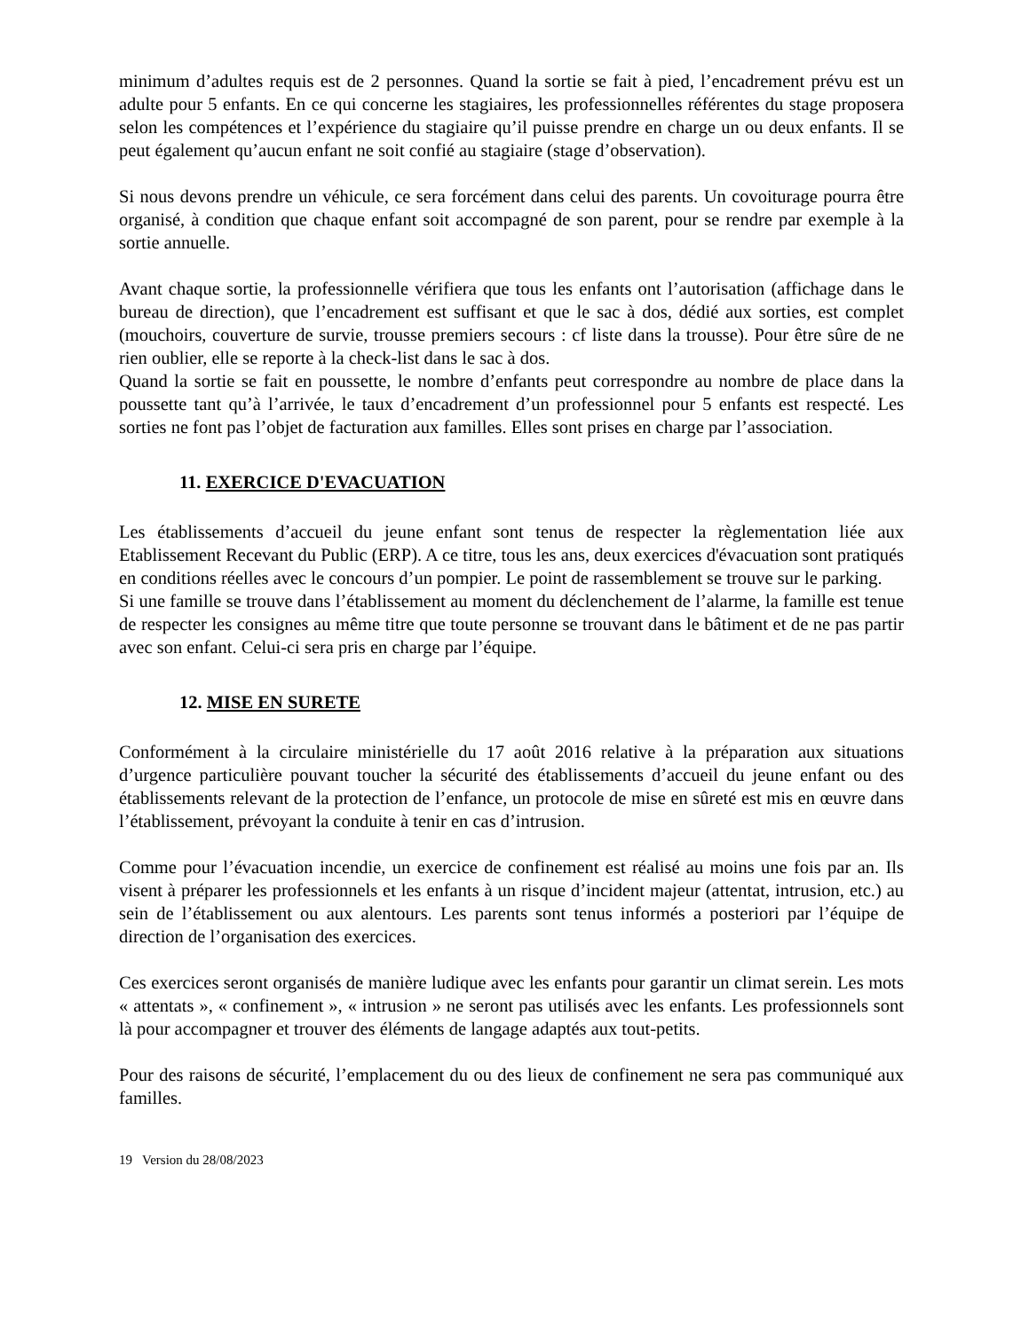minimum d’adultes requis est de 2 personnes. Quand la sortie se fait à pied, l’encadrement prévu est un adulte pour 5 enfants. En ce qui concerne les stagiaires, les professionnelles référentes du stage proposera selon les compétences et l’expérience du stagiaire qu’il puisse prendre en charge un ou deux enfants. Il se peut également qu’aucun enfant ne soit confié au stagiaire (stage d’observation).
Si nous devons prendre un véhicule, ce sera forcément dans celui des parents. Un covoiturage pourra être organisé, à condition que chaque enfant soit accompagné de son parent, pour se rendre par exemple à la sortie annuelle.
Avant chaque sortie, la professionnelle vérifiera que tous les enfants ont l’autorisation (affichage dans le bureau de direction), que l’encadrement est suffisant et que le sac à dos, dédié aux sorties, est complet (mouchoirs, couverture de survie, trousse premiers secours : cf liste dans la trousse). Pour être sûre de ne rien oublier, elle se reporte à la check-list dans le sac à dos.
Quand la sortie se fait en poussette, le nombre d’enfants peut correspondre au nombre de place dans la poussette tant qu’à l’arrivée, le taux d’encadrement d’un professionnel pour 5 enfants est respecté. Les sorties ne font pas l’objet de facturation aux familles. Elles sont prises en charge par l’association.
11. EXERCICE D'EVACUATION
Les établissements d’accueil du jeune enfant sont tenus de respecter la règlementation liée aux Etablissement Recevant du Public (ERP). A ce titre, tous les ans, deux exercices d'évacuation sont pratiqués en conditions réelles avec le concours d’un pompier. Le point de rassemblement se trouve sur le parking.
Si une famille se trouve dans l’établissement au moment du déclenchement de l’alarme, la famille est tenue de respecter les consignes au même titre que toute personne se trouvant dans le bâtiment et de ne pas partir avec son enfant. Celui-ci sera pris en charge par l’équipe.
12. MISE EN SURETE
Conformément à la circulaire ministérielle du 17 août 2016 relative à la préparation aux situations d’urgence particulière pouvant toucher la sécurité des établissements d’accueil du jeune enfant ou des établissements relevant de la protection de l’enfance, un protocole de mise en sûreté est mis en œuvre dans l’établissement, prévoyant la conduite à tenir en cas d’intrusion.
Comme pour l’évacuation incendie, un exercice de confinement est réalisé au moins une fois par an. Ils visent à préparer les professionnels et les enfants à un risque d’incident majeur (attentat, intrusion, etc.) au sein de l’établissement ou aux alentours. Les parents sont tenus informés a posteriori par l’équipe de direction de l’organisation des exercices.
Ces exercices seront organisés de manière ludique avec les enfants pour garantir un climat serein. Les mots « attentats », « confinement », « intrusion » ne seront pas utilisés avec les enfants. Les professionnels sont là pour accompagner et trouver des éléments de langage adaptés aux tout-petits.
Pour des raisons de sécurité, l’emplacement du ou des lieux de confinement ne sera pas communiqué aux familles.
19 Version du 28/08/2023